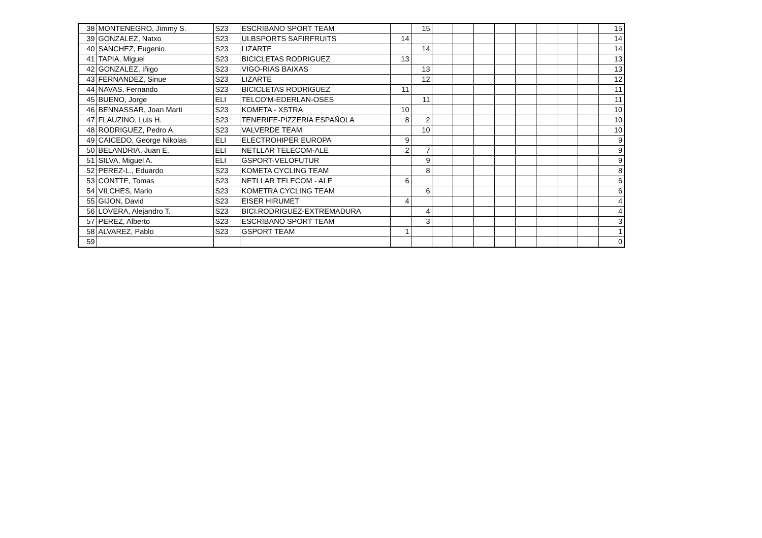| 38 | MONTENEGRO, Jimmy S. | S23 | ESCRIBANO SPORT TEAM | | 15 | | | | | | | | | 15 |
| 39 | GONZALEZ, Natxo | S23 | ULBSPORTS SAFIRFRUITS | 14 | | | | | | | | | | 14 |
| 40 | SANCHEZ, Eugenio | S23 | LIZARTE | | 14 | | | | | | | | | 14 |
| 41 | TAPIA, Miguel | S23 | BICICLETAS RODRIGUEZ | 13 | | | | | | | | | | 13 |
| 42 | GONZALEZ, Iñigo | S23 | VIGO-RIAS BAIXAS | | 13 | | | | | | | | | 13 |
| 43 | FERNANDEZ, Sinue | S23 | LIZARTE | | 12 | | | | | | | | | 12 |
| 44 | NAVAS, Fernando | S23 | BICICLETAS RODRIGUEZ | 11 | | | | | | | | | | 11 |
| 45 | BUENO, Jorge | ELI | TELCO'M-EDERLAN-OSES | | 11 | | | | | | | | | 11 |
| 46 | BENNASSAR, Joan Marti | S23 | KOMETA - XSTRA | 10 | | | | | | | | | | 10 |
| 47 | FLAUZINO, Luis H. | S23 | TENERIFE-PIZZERIA ESPAÑOLA | 8 | 2 | | | | | | | | | 10 |
| 48 | RODRIGUEZ, Pedro A. | S23 | VALVERDE TEAM | | 10 | | | | | | | | | 10 |
| 49 | CAICEDO, George Nikolas | ELI | ELECTROHIPER EUROPA | 9 | | | | | | | | | | 9 |
| 50 | BELANDRIA, Juan E. | ELI | NETLLAR TELECOM-ALE | 2 | 7 | | | | | | | | | 9 |
| 51 | SILVA, Miguel A. | ELI | GSPORT-VELOFUTUR | | 9 | | | | | | | | | 9 |
| 52 | PEREZ-L., Eduardo | S23 | KOMETA CYCLING TEAM | | 8 | | | | | | | | | 8 |
| 53 | CONTTE, Tomas | S23 | NETLLAR TELECOM - ALE | 6 | | | | | | | | | | 6 |
| 54 | VILCHES, Mario | S23 | KOMETRA CYCLING TEAM | | 6 | | | | | | | | | 6 |
| 55 | GIJON, David | S23 | EISER HIRUMET | 4 | | | | | | | | | | 4 |
| 56 | LOVERA, Alejandro T. | S23 | BICI.RODRIGUEZ-EXTREMADURA | | 4 | | | | | | | | | 4 |
| 57 | PEREZ, Alberto | S23 | ESCRIBANO SPORT TEAM | | 3 | | | | | | | | | 3 |
| 58 | ALVAREZ, Pablo | S23 | GSPORT TEAM | 1 | | | | | | | | | | 1 |
| 59 | | | | | | | | | | | | | | 0 |